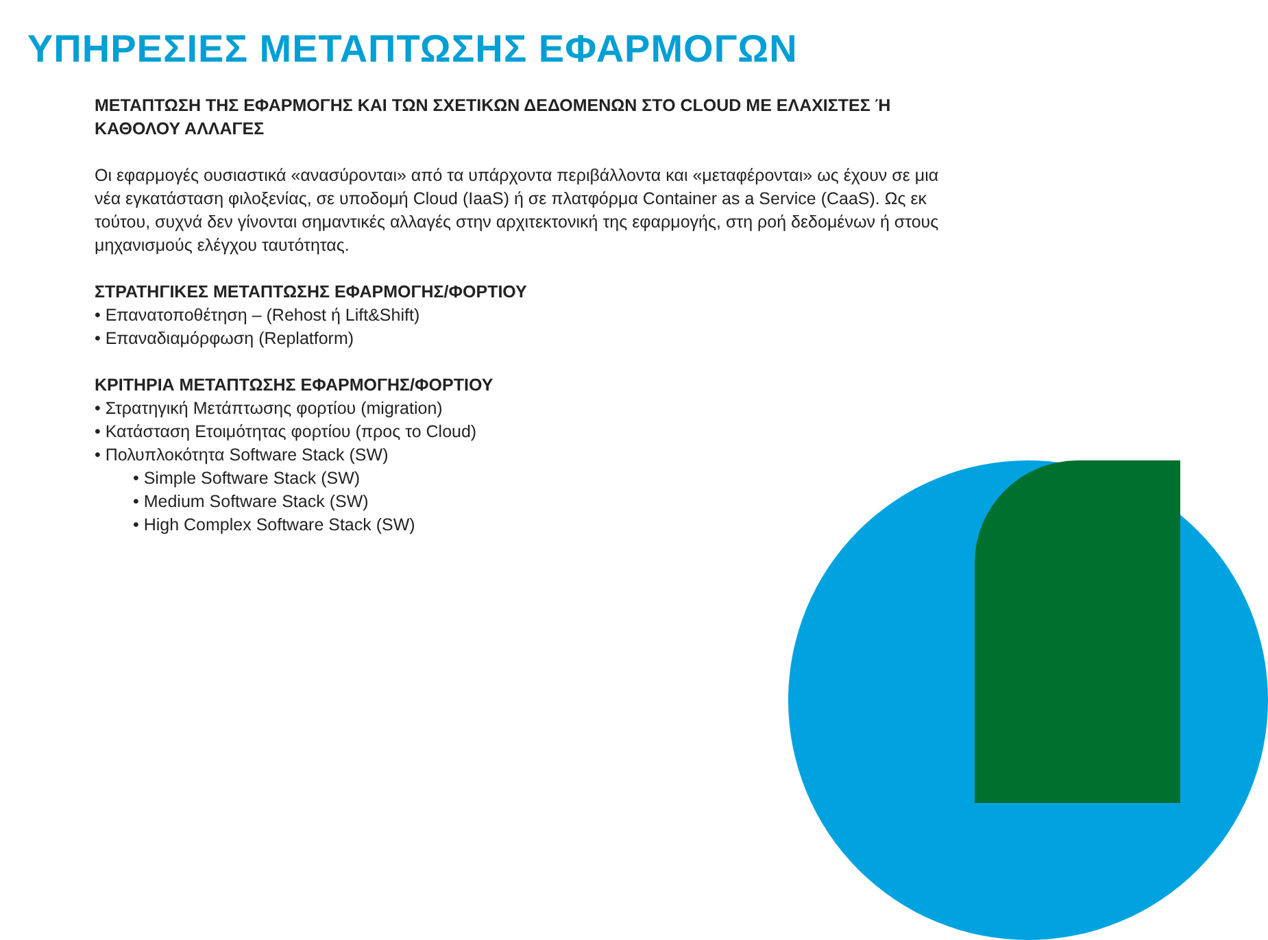ΥΠΗΡΕΣΙΕΣ ΜΕΤΑΠΤΩΣΗΣ ΕΦΑΡΜΟΓΩΝ
ΜΕΤΑΠΤΩΣΗ ΤΗΣ ΕΦΑΡΜΟΓΗΣ ΚΑΙ ΤΩΝ ΣΧΕΤΙΚΩΝ ΔΕΔΟΜΕΝΩΝ ΣΤΟ CLOUD ΜΕ ΕΛΑΧΙΣΤΕΣ Ή ΚΑΘΟΛΟΥ ΑΛΛΑΓΕΣ
Οι εφαρμογές ουσιαστικά «ανασύρονται» από τα υπάρχοντα περιβάλλοντα και «μεταφέρονται» ως έχουν σε μια νέα εγκατάσταση φιλοξενίας, σε υποδομή Cloud (IaaS) ή σε πλατφόρμα Container as a Service (CaaS). Ως εκ τούτου, συχνά δεν γίνονται σημαντικές αλλαγές στην αρχιτεκτονική της εφαρμογής, στη ροή δεδομένων ή στους μηχανισμούς ελέγχου ταυτότητας.
ΣΤΡΑΤΗΓΙΚΕΣ ΜΕΤΑΠΤΩΣΗΣ ΕΦΑΡΜΟΓΗΣ/ΦΟΡΤΙΟΥ
• Επανατοποθέτηση – (Rehost ή Lift&Shift)
• Επαναδιαμόρφωση (Replatform)
ΚΡΙΤΗΡΙΑ ΜΕΤΑΠΤΩΣΗΣ ΕΦΑΡΜΟΓΗΣ/ΦΟΡΤΙΟΥ
• Στρατηγική Μετάπτωσης φορτίου (migration)
• Κατάσταση Ετοιμότητας φορτίου (προς το Cloud)
• Πολυπλοκότητα Software Stack (SW)
• Simple Software Stack (SW)
• Medium Software Stack (SW)
• High Complex Software Stack (SW)